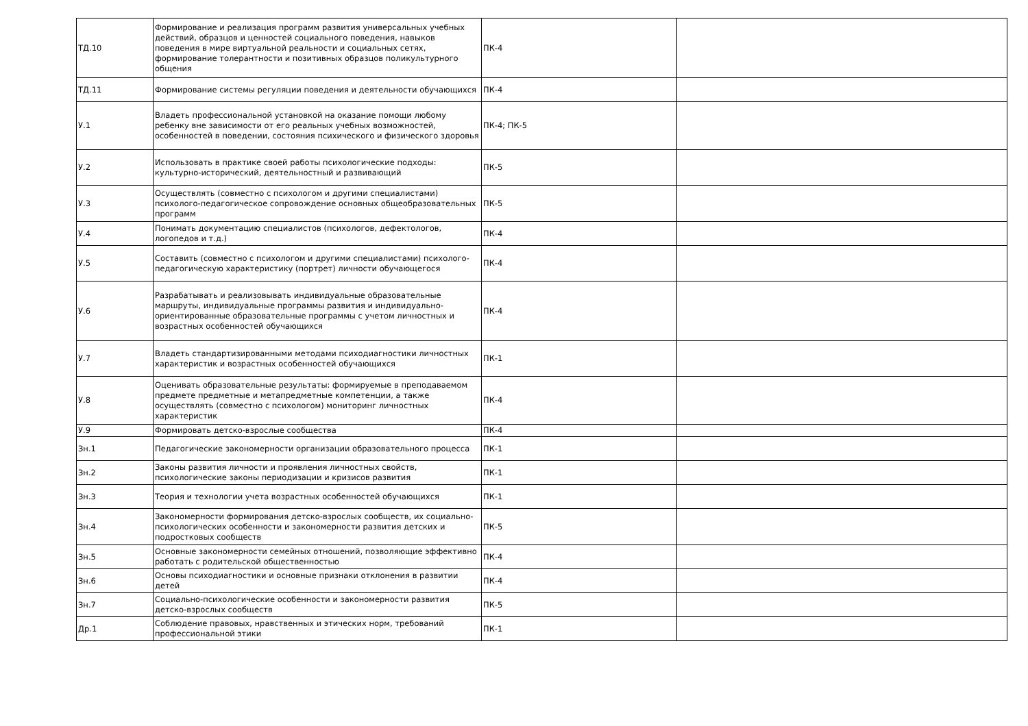| ТД.10 | Формирование и реализация программ развития универсальных учебных действий, образцов и ценностей социального поведения, навыков поведения в мире виртуальной реальности и социальных сетях, формирование толерантности и позитивных образцов поликультурного общения | ПК-4 | |
| ТД.11 | Формирование системы регуляции поведения и деятельности обучающихся | ПК-4 | |
| У.1 | Владеть профессиональной установкой на оказание помощи любому ребенку вне зависимости от его реальных учебных возможностей, особенностей в поведении, состояния психического и физического здоровья | ПК-4; ПК-5 | |
| У.2 | Использовать в практике своей работы психологические подходы: культурно-исторический, деятельностный и развивающий | ПК-5 | |
| У.3 | Осуществлять (совместно с психологом и другими специалистами) психолого-педагогическое сопровождение основных общеобразовательных программ | ПК-5 | |
| У.4 | Понимать документацию специалистов (психологов, дефектологов, логопедов и т.д.) | ПК-4 | |
| У.5 | Составить (совместно с психологом и другими специалистами) психолого-педагогическую характеристику (портрет) личности обучающегося | ПК-4 | |
| У.6 | Разрабатывать и реализовывать индивидуальные образовательные маршруты, индивидуальные программы развития и индивидуально-ориентированные образовательные программы с учетом личностных и возрастных особенностей обучающихся | ПК-4 | |
| У.7 | Владеть стандартизированными методами психодиагностики личностных характеристик и возрастных особенностей обучающихся | ПК-1 | |
| У.8 | Оценивать образовательные результаты: формируемые в преподаваемом предмете предметные и метапредметные компетенции, а также осуществлять (совместно с психологом) мониторинг личностных характеристик | ПК-4 | |
| У.9 | Формировать детско-взрослые сообщества | ПК-4 | |
| Зн.1 | Педагогические закономерности организации образовательного процесса | ПК-1 | |
| Зн.2 | Законы развития личности и проявления личностных свойств, психологические законы периодизации и кризисов развития | ПК-1 | |
| Зн.3 | Теория и технологии учета возрастных особенностей обучающихся | ПК-1 | |
| Зн.4 | Закономерности формирования детско-взрослых сообществ, их социально-психологических особенности и закономерности развития детских и подростковых сообществ | ПК-5 | |
| Зн.5 | Основные закономерности семейных отношений, позволяющие эффективно работать с родительской общественностью | ПК-4 | |
| Зн.6 | Основы психодиагностики и основные признаки отклонения в развитии детей | ПК-4 | |
| Зн.7 | Социально-психологические особенности и закономерности развития детско-взрослых сообществ | ПК-5 | |
| Др.1 | Соблюдение правовых, нравственных и этических норм, требований профессиональной этики | ПК-1 | |